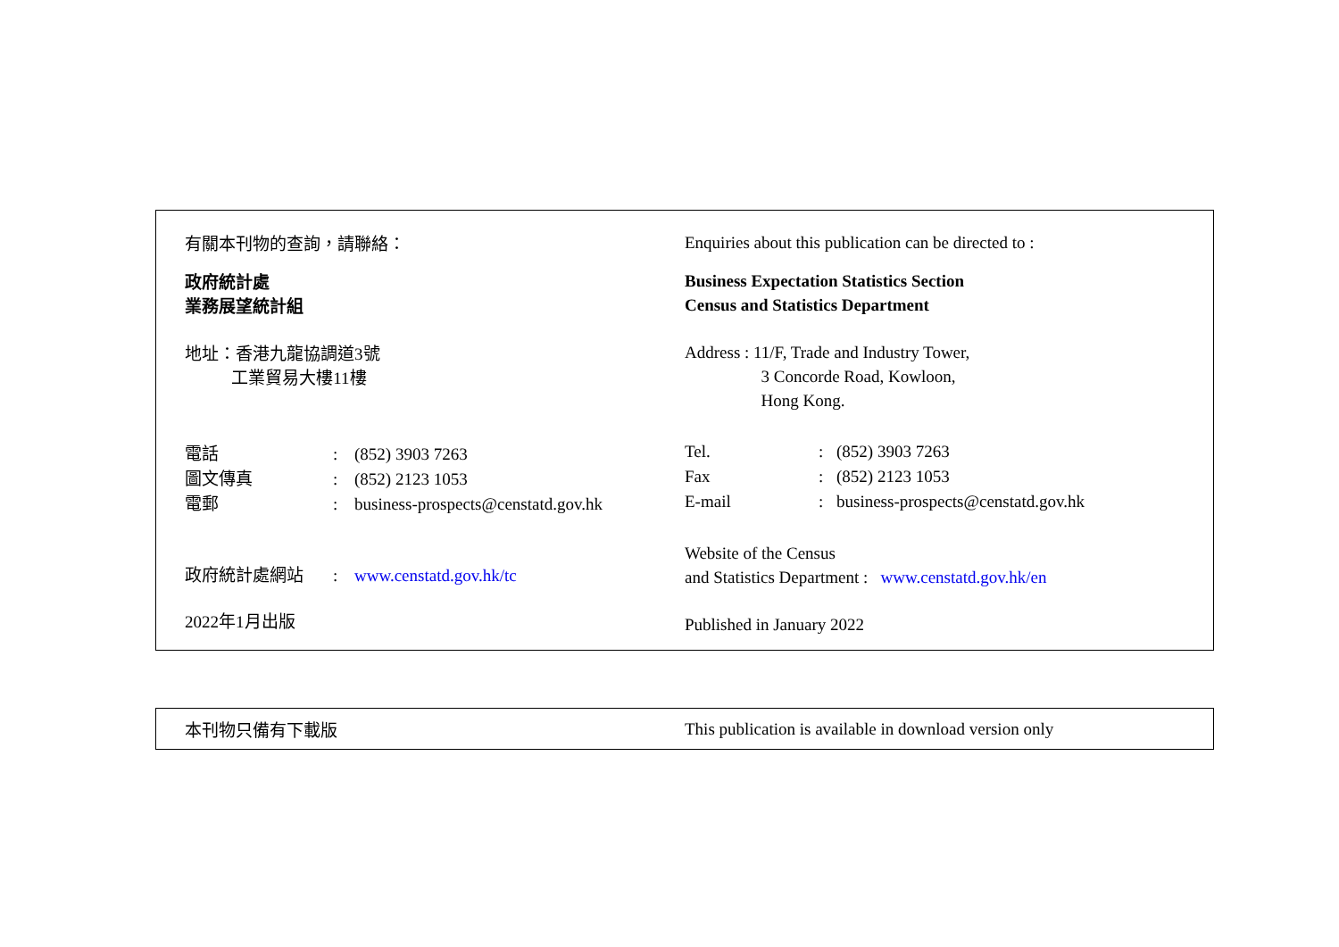有關本刊物的查詢，請聯絡：
政府統計處
業務展望統計組
地址：香港九龍協調道3號
工業貿易大樓11樓
| 電話 | : | (852) 3903 7263 |
| 圖文傳真 | : | (852) 2123 1053 |
| 電郵 | : | business-prospects@censtatd.gov.hk |
| 政府統計處網站 | : | www.censtatd.gov.hk/tc |
2022年1月出版
Enquiries about this publication can be directed to :
Business Expectation Statistics Section
Census and Statistics Department
Address : 11/F, Trade and Industry Tower,
3 Concorde Road, Kowloon,
Hong Kong.
| Tel. | : | (852) 3903 7263 |
| Fax | : | (852) 2123 1053 |
| E-mail | : | business-prospects@censtatd.gov.hk |
Website of the Census
and Statistics Department : www.censtatd.gov.hk/en
Published in January 2022
本刊物只備有下載版
This publication is available in download version only